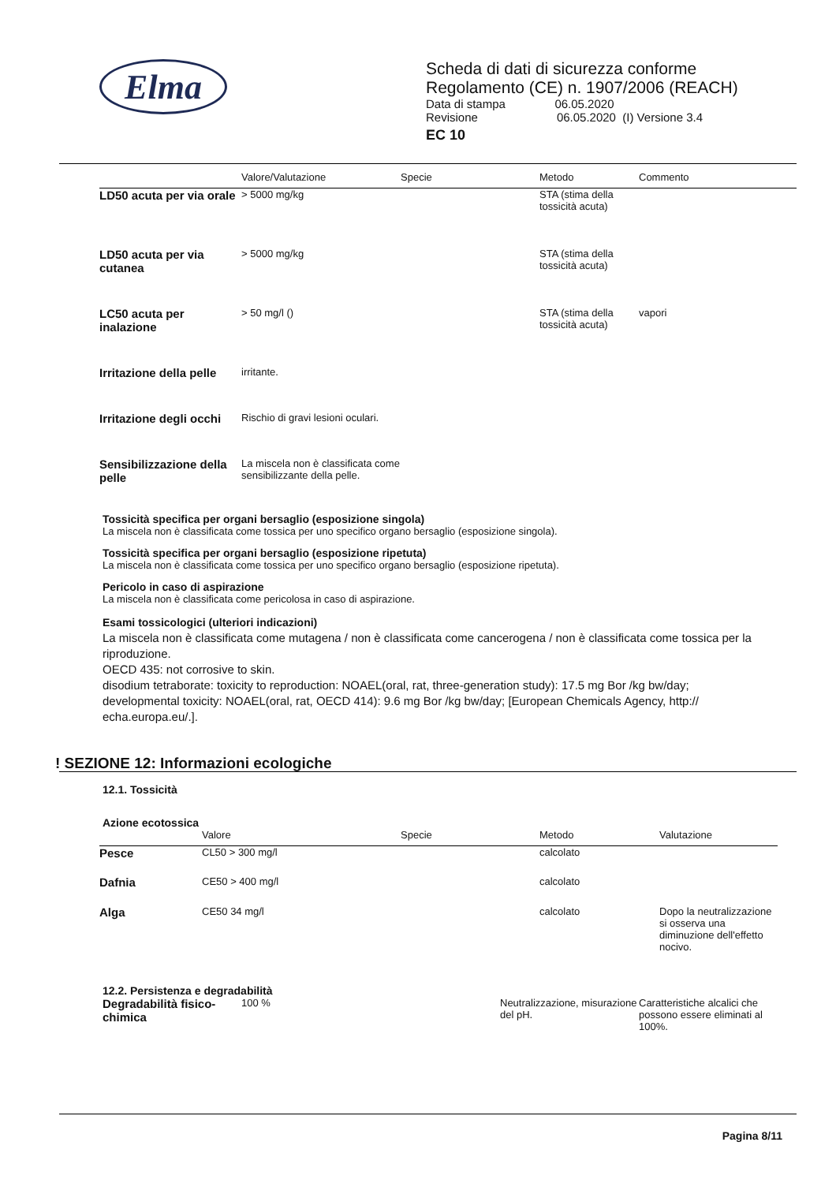Elma
Scheda di dati di sicurezza conforme
Regolamento (CE) n. 1907/2006 (REACH)
Data di stampa 06.05.2020
Revisione 06.05.2020 (I) Versione 3.4
EC 10
| | Valore/Valutazione | Specie | Metodo | Commento |
| --- | --- | --- | --- | --- |
| LD50 acuta per via orale | > 5000 mg/kg | | STA (stima della tossicità acuta) | |
| LD50 acuta per via cutanea | > 5000 mg/kg | | STA (stima della tossicità acuta) | |
| LC50 acuta per inalazione | > 50 mg/l () | | STA (stima della tossicità acuta) | vapori |
| Irritazione della pelle | irritante. | | | |
| Irritazione degli occhi | Rischio di gravi lesioni oculari. | | | |
| Sensibilizzazione della pelle | La miscela non è classificata come sensibilizzante della pelle. | | | |
Tossicità specifica per organi bersaglio (esposizione singola)
La miscela non è classificata come tossica per uno specifico organo bersaglio (esposizione singola).
Tossicità specifica per organi bersaglio (esposizione ripetuta)
La miscela non è classificata come tossica per uno specifico organo bersaglio (esposizione ripetuta).
Pericolo in caso di aspirazione
La miscela non è classificata come pericolosa in caso di aspirazione.
Esami tossicologici (ulteriori indicazioni)
La miscela non è classificata come mutagena / non è classificata come cancerogena / non è classificata come tossica per la riproduzione.
OECD 435: not corrosive to skin.
disodium tetraborate: toxicity to reproduction: NOAEL(oral, rat, three-generation study): 17.5 mg Bor /kg bw/day; developmental toxicity: NOAEL(oral, rat, OECD 414): 9.6 mg Bor /kg bw/day; [European Chemicals Agency, http:// echa.europa.eu/.].
! SEZIONE 12: Informazioni ecologiche
12.1. Tossicità
Azione ecotossica
| | Valore | Specie | Metodo | Valutazione |
| --- | --- | --- | --- | --- |
| Pesce | CL50 > 300 mg/l | | calcolato | |
| Dafnia | CE50 > 400 mg/l | | calcolato | |
| Alga | CE50 34 mg/l | | calcolato | Dopo la neutralizzazione si osserva una diminuzione dell'effetto nocivo. |
12.2. Persistenza e degradabilità
| Degradabilità fisico-chimica | 100 % | Neutralizzazione, misurazione del pH. | Caratteristiche alcalici che possono essere eliminati al 100%. |
Pagina 8/11